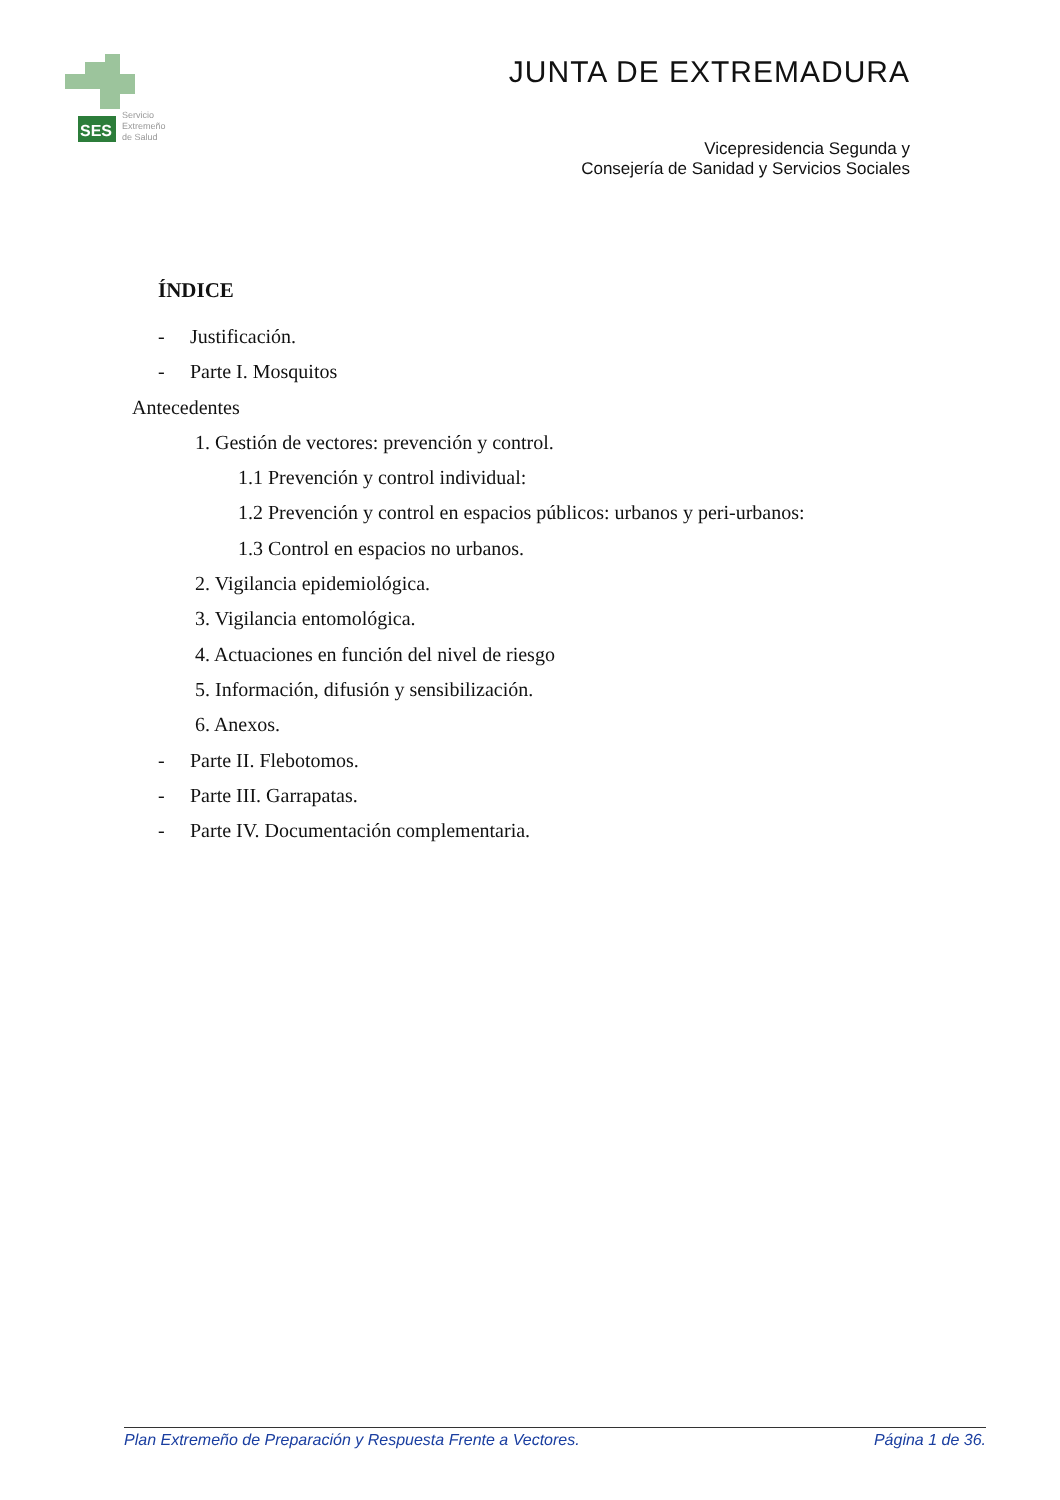SES
Servicio
Extremeño
de Salud
JUNTA DE EXTREMADURA
Vicepresidencia Segunda y
Consejería de Sanidad y Servicios Sociales
ÍNDICE
- Justificación.
- Parte I. Mosquitos
Antecedentes
1. Gestión de vectores: prevención y control.
1.1 Prevención y control individual:
1.2 Prevención y control en espacios públicos: urbanos y peri-urbanos:
1.3 Control en espacios no urbanos.
2. Vigilancia epidemiológica.
3. Vigilancia entomológica.
4. Actuaciones en función del nivel de riesgo
5. Información, difusión y sensibilización.
6. Anexos.
- Parte II. Flebotomos.
- Parte III. Garrapatas.
- Parte IV. Documentación complementaria.
Plan Extremeño de Preparación y Respuesta Frente a Vectores. Página 1 de 36.